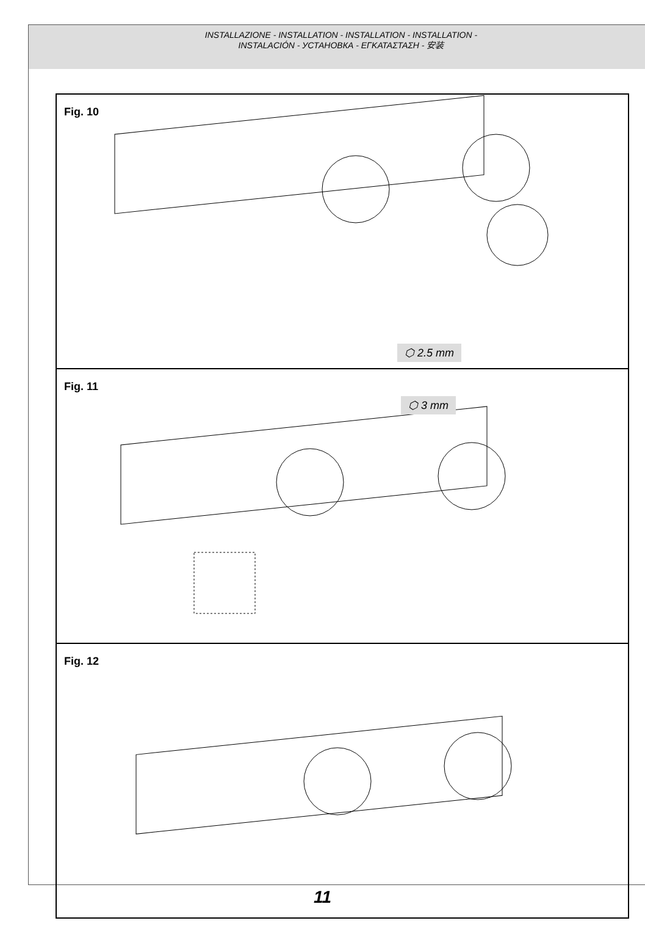INSTALLAZIONE - INSTALLATION - INSTALLATION - INSTALLATION -
INSTALACIÓN - УСТАНОВКА - ΕΓΚΑΤΑΣΤΑΣΗ - 安装
Fig. 10
⬡ 2.5 mm
Fig. 11
⬡ 3 mm
Fig. 12
11